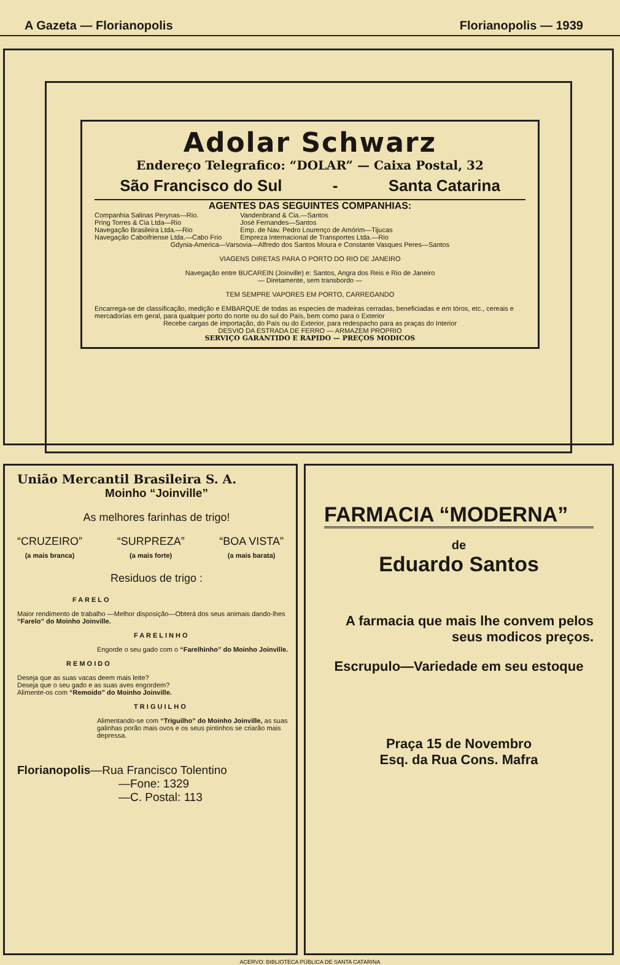A Gazeta — Florianopolis Florianopolis — 1939
Adolar Schwarz
Endereço Telegrafico: “DOLAR” — Caixa Postal, 32
São Francisco do Sul - Santa Catarina
AGENTES DAS SEGUINTES COMPANHIAS:
Companhia Salinas Perynas—Rio.
Pring Torres & Cia Ltda—Rio
Navegação Brasileira Ltda.—Rio
Navegação Caboifriense Ltda.—Cabo Frio
Vandenbrand & Cia.—Santos
José Fernandes—Santos
Emp. de Nav. Pedro Lourenço de Amórim—Tijucas
Empreza Internacional de Transportes Ltda.—Rio
Gdynia-America—Varsovia—Alfredo dos Santos Moura e Constante Vasques Peres—Santos
VIAGENS DIRETAS PARA O PORTO DO RIO DE JANEIRO
Navegação entre BUCAREIN (Joinville) e: Santos, Angra dos Reis e Rio de Janeiro
— Diretamente, sem transbordo —
TEM SEMPRE VAPORES EM PORTO, CARREGANDO
Encarrega-se de classificação, medição e EMBARQUE de todas as especies de madeiras cerradas, beneficiadas e em tóros, etc., cereais e mercadorias em geral, para qualquer porto do norte ou do sul do País, bem como para o Exterior
Recebe cargas de importação, do País ou do Exterior, para redespacho para as praças do Interior
DESVIO DA ESTRADA DE FERRO — ARMAZEM PROPRIO
SERVIÇO GARANTIDO E RAPIDO — PREÇOS MODICOS
União Mercantil Brasileira S. A.
Moinho “Joinville”
As melhores farinhas de trigo!
“CRUZEIRO”
(a mais branca)
“SURPREZA”
(a mais forte)
“BOA VISTA”
(a mais barata)
Residuos de trigo :
F A R E L O
Maior rendimento de trabalho —Melhor disposição—Obterá dos seus animais dando-lhes “Farelo” do Moinho Joinville.
F A R E L I N H O
Engorde o seu gado com o “Farelhinho” do Moinho Joinville.
R E M O I D O
Deseja que as suas vacas deem mais leite?
Deseja que o seu gado e as suas aves engordem?
Alimente-os com “Remoido” do Moinho Joinville.
T R I G U I L H O
Alimentando-se com “Triguilho” do Moinho Joinville, as suas galinhas porão mais ovos e os seus pintinhos se criarão mais depressa.
Florianopolis—Rua Francisco Tolentino
—Fone: 1329
—C. Postal: 113
FARMACIA “MODERNA”
de
Eduardo Santos
A farmacia que mais lhe convem pelos seus modicos preços.
Escrupulo—Variedade em seu estoque
Praça 15 de Novembro
Esq. da Rua Cons. Mafra
ACERVO: BIBLIOTECA PÚBLICA DE SANTA CATARINA